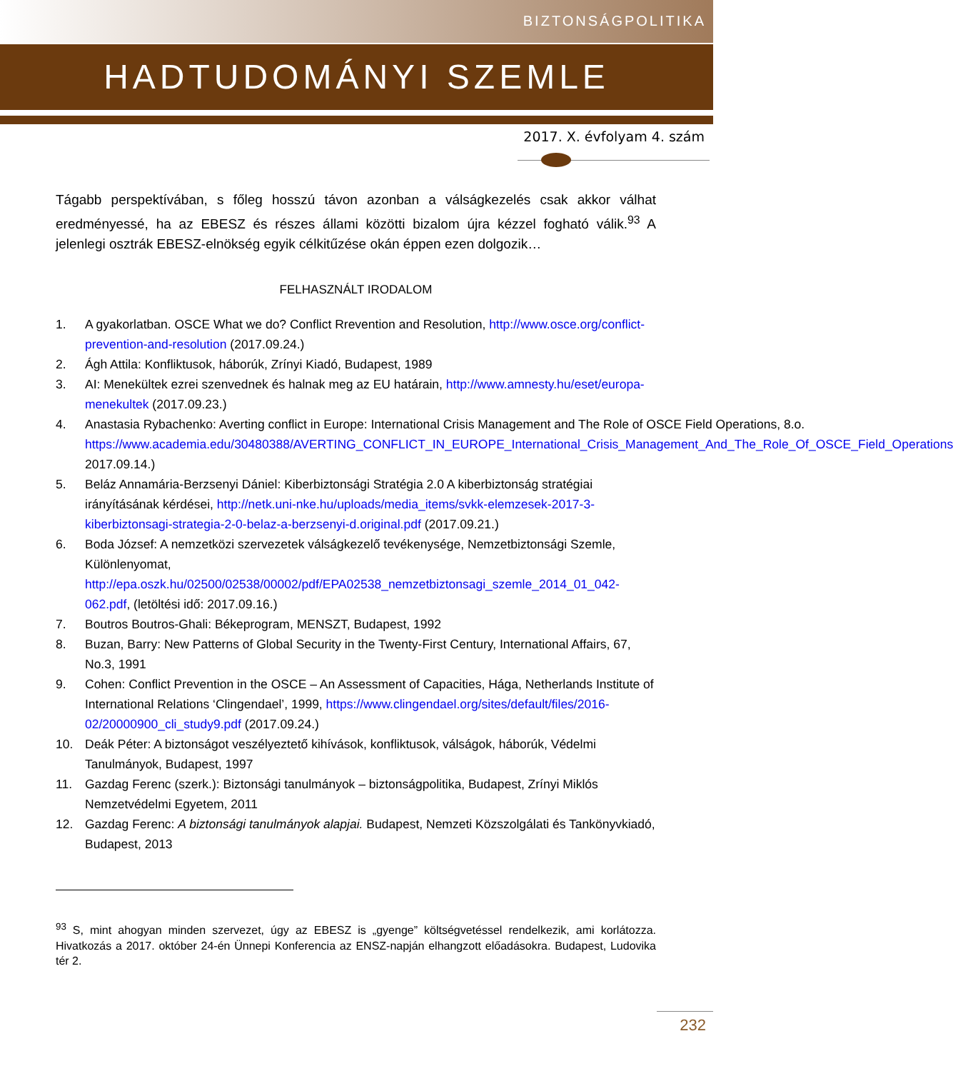BIZTONSÁGPOLITIKA
HADTUDOMÁNYI SZEMLE
2017. X. évfolyam 4. szám
Tágabb perspektívában, s főleg hosszú távon azonban a válságkezelés csak akkor válhat eredményessé, ha az EBESZ és részes állami közötti bizalom újra kézzel fogható válik.<sup>93</sup> A jelenlegi osztrák EBESZ-elnökség egyik célkitűzése okán éppen ezen dolgozik…
FELHASZNÁLT IRODALOM
1. A gyakorlatban. OSCE What we do? Conflict Rrevention and Resolution, http://www.osce.org/conflict-prevention-and-resolution (2017.09.24.)
2. Ágh Attila: Konfliktusok, háborúk, Zrínyi Kiadó, Budapest, 1989
3. AI: Menekültek ezrei szenvednek és halnak meg az EU határain, http://www.amnesty.hu/eset/europa-menekultek (2017.09.23.)
4. Anastasia Rybachenko: Averting conflict in Europe: International Crisis Management and The Role of OSCE Field Operations, 8.o. https://www.academia.edu/30480388/AVERTING_CONFLICT_IN_EUROPE_International_Crisis_Management_And_The_Role_Of_OSCE_Field_Operations 2017.09.14.)
5. Beláz Annamária-Berzsenyi Dániel: Kiberbiztonsági Stratégia 2.0 A kiberbiztonság stratégiai irányításának kérdései, http://netk.uni-nke.hu/uploads/media_items/svkk-elemzesek-2017-3-kiberbiztonsagi-strategia-2-0-belaz-a-berzsenyi-d.original.pdf (2017.09.21.)
6. Boda József: A nemzetközi szervezetek válságkezelő tevékenysége, Nemzetbiztonsági Szemle, Különlenyomat, http://epa.oszk.hu/02500/02538/00002/pdf/EPA02538_nemzetbiztonsagi_szemle_2014_01_042-062.pdf, (letöltési idő: 2017.09.16.)
7. Boutros Boutros-Ghali: Békeprogram, MENSZT, Budapest, 1992
8. Buzan, Barry: New Patterns of Global Security in the Twenty-First Century, International Affairs, 67, No.3, 1991
9. Cohen: Conflict Prevention in the OSCE – An Assessment of Capacities, Hága, Netherlands Institute of International Relations ‘Clingendael’, 1999, https://www.clingendael.org/sites/default/files/2016-02/20000900_cli_study9.pdf (2017.09.24.)
10. Deák Péter: A biztonságot veszélyeztető kihívások, konfliktusok, válságok, háborúk, Védelmi Tanulmányok, Budapest, 1997
11. Gazdag Ferenc (szerk.): Biztonsági tanulmányok – biztonságpolitika, Budapest, Zrínyi Miklós Nemzetvédelmi Egyetem, 2011
12. Gazdag Ferenc: A biztonsági tanulmányok alapjai. Budapest, Nemzeti Közszolgálati és Tankönyvkiadó, Budapest, 2013
<sup>93</sup> S, mint ahogyan minden szervezet, úgy az EBESZ is „gyenge” költségvetéssel rendelkezik, ami korlátozza. Hivatkozás a 2017. október 24-én Ünnepi Konferencia az ENSZ-napján elhangzott előadásokra. Budapest, Ludovika tér 2.
232